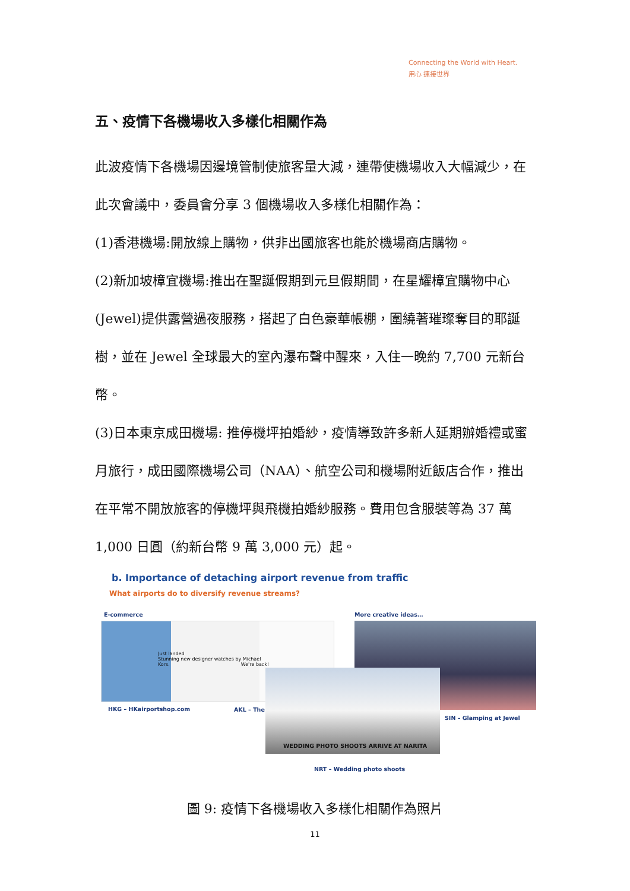Connecting the World with Heart.
用心 連接世界
五、疫情下各機場收入多樣化相關作為
此波疫情下各機場因邊境管制使旅客量大減，連帶使機場收入大幅減少，在此次會議中，委員會分享 3 個機場收入多樣化相關作為：
(1)香港機場:開放線上購物，供非出國旅客也能於機場商店購物。
(2)新加坡樟宜機場:推出在聖誕假期到元旦假期間，在星耀樟宜購物中心(Jewel)提供露營過夜服務，搭起了白色豪華帳棚，圍繞著璀璨奪目的耶誕樹，並在 Jewel 全球最大的室內瀑布聲中醒來，入住一晚約 7,700 元新台幣。
(3)日本東京成田機場: 推停機坪拍婚紗，疫情導致許多新人延期辦婚禮或蜜月旅行，成田國際機場公司（NAA）、航空公司和機場附近飯店合作，推出在平常不開放旅客的停機坪與飛機拍婚紗服務。費用包含服裝等為 37 萬 1,000 日圓（約新台幣 9 萬 3,000 元）起。
b. Importance of detaching airport revenue from traffic
What airports do to diversify revenue streams?
E-commerce More creative ideas…
Just landed
Stunning new designer watches by Michael Kors. We're back!
WEDDING PHOTO SHOOTS ARRIVE AT NARITA
HKG – HKairportshop.com AKL – The
SIN – Glamping at Jewel
NRT – Wedding photo shoots
圖 9: 疫情下各機場收入多樣化相關作為照片
11